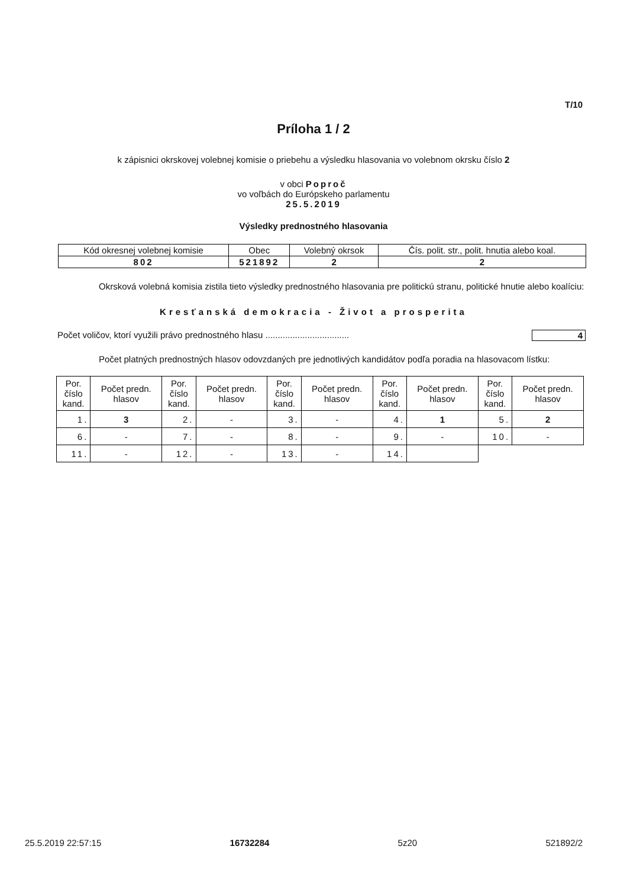T/10
Príloha 1 / 2
k zápisnici okrskovej volebnej komisie o priebehu a výsledku hlasovania vo volebnom okrsku číslo 2
v obci Poproč
vo voľbách do Európskeho parlamentu
25.5.2019
Výsledky prednostného hlasovania
| Kód okresnej volebnej komisie | Obec | Volebný okrsok | Čís. polit. str., polit. hnutia alebo koal. |
| 802 | 521892 | 2 | 2 |
Okrsková volebná komisia zistila tieto výsledky prednostného hlasovania pre politickú stranu, politické hnutie alebo koalíciu:
Kresťanská demokracia - Život a prosperita
Počet voličov, ktorí využili právo prednostného hlasu .................................. 4
Počet platných prednostných hlasov odovzdaných pre jednotlivých kandidátov podľa poradia na hlasovacom lístku:
| Por. číslo kand. | Počet predn. hlasov | Por. číslo kand. | Počet predn. hlasov | Por. číslo kand. | Počet predn. hlasov | Por. číslo kand. | Počet predn. hlasov | Por. číslo kand. | Počet predn. hlasov |
| --- | --- | --- | --- | --- | --- | --- | --- | --- | --- |
| 1. | 3 | 2. | - | 3. | - | 4. | 1 | 5. | 2 |
| 6. | - | 7. | - | 8. | - | 9. | - | 10. | - |
| 11. | - | 12. | - | 13. | - | 14. | | | |
25.5.2019 22:57:15 16732284 5z20 521892/2